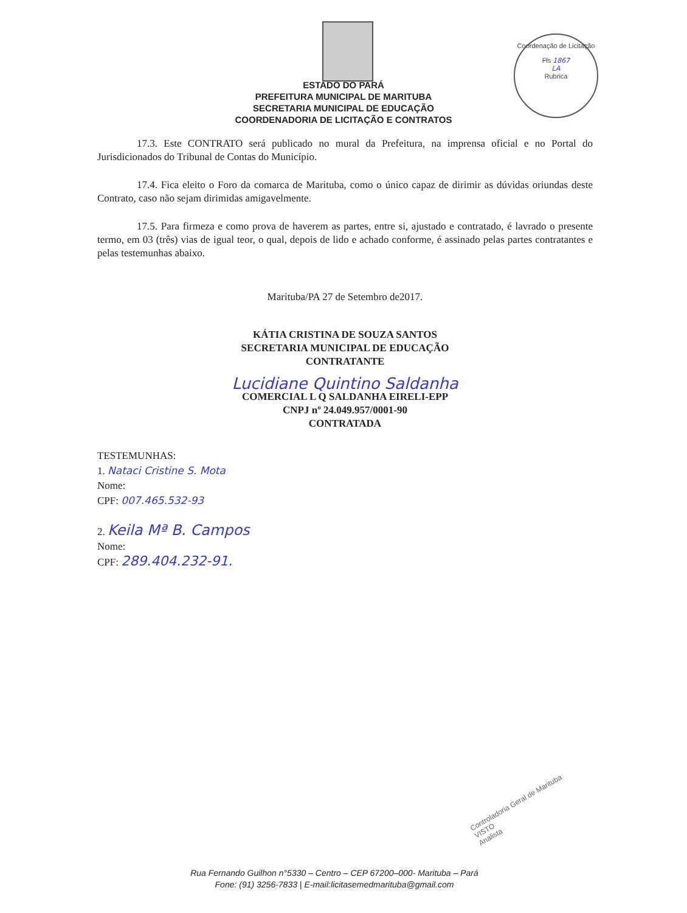ESTADO DO PARÁ
PREFEITURA MUNICIPAL DE MARITUBA
SECRETARIA MUNICIPAL DE EDUCAÇÃO
COORDENADORIA DE LICITAÇÃO E CONTRATOS
Coordenação de Licitação
Fls 1867
LA
Rubrica
17.3. Este CONTRATO será publicado no mural da Prefeitura, na imprensa oficial e no Portal do Jurisdicionados do Tribunal de Contas do Município.
17.4. Fica eleito o Foro da comarca de Marituba, como o único capaz de dirimir as dúvidas oriundas deste Contrato, caso não sejam dirimidas amigavelmente.
17.5. Para firmeza e como prova de haverem as partes, entre si, ajustado e contratado, é lavrado o presente termo, em 03 (três) vias de igual teor, o qual, depois de lido e achado conforme, é assinado pelas partes contratantes e pelas testemunhas abaixo.
Marituba/PA 27 de Setembro de2017.
KÁTIA CRISTINA DE SOUZA SANTOS
SECRETARIA MUNICIPAL DE EDUCAÇÃO
CONTRATANTE
Lucidiane Quintino Saldanha
COMERCIAL L Q SALDANHA EIRELI-EPP
CNPJ nº 24.049.957/0001-90
CONTRATADA
TESTEMUNHAS:
1. Nataci Cristine S. Mota
Nome:
CPF: 007.465.532-93
2. Keila Mª B. Campos
Nome:
CPF: 289.404.232-91.
Controladoria Geral de Marituba
VISTO
Analista
Rua Fernando Guilhon n°5330 – Centro – CEP 67200–000- Marituba – Pará
Fone: (91) 3256-7833 | E-mail:licitasemedmarituba@gmail.com